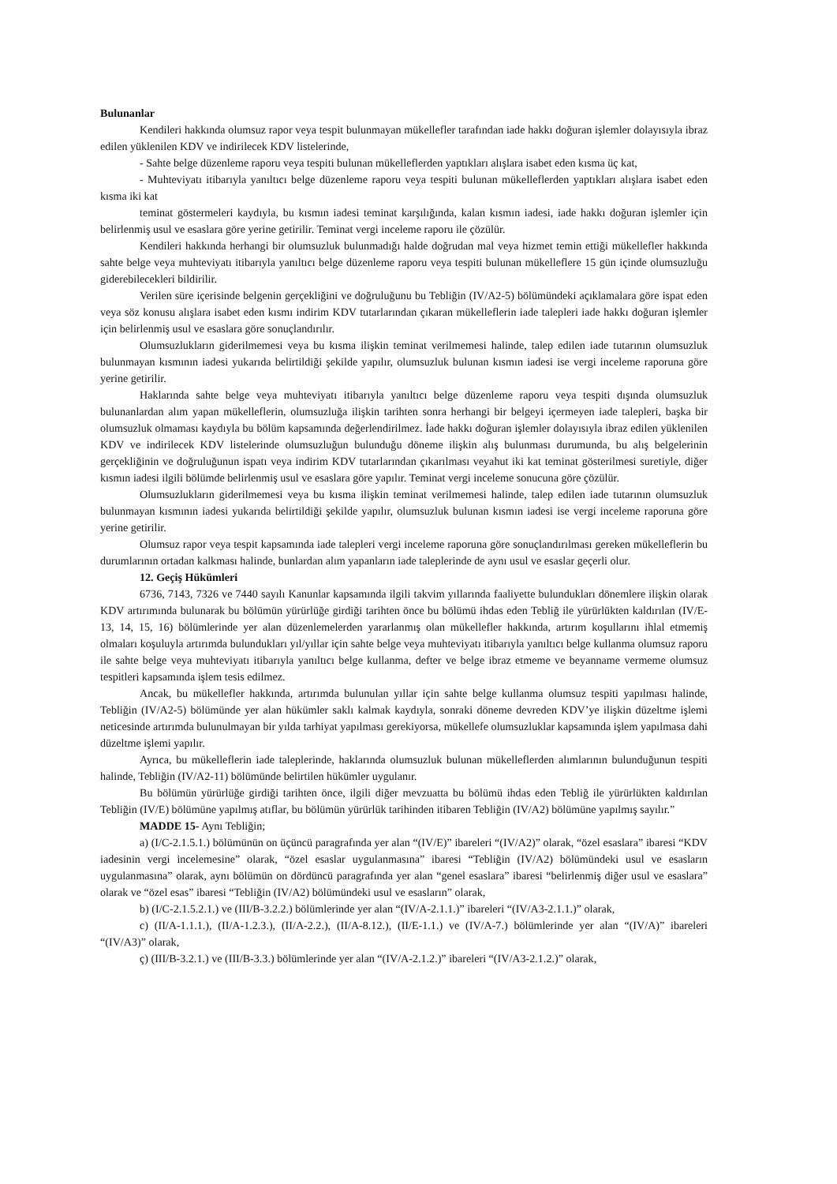Bulunanlar
Kendileri hakkında olumsuz rapor veya tespit bulunmayan mükellefler tarafından iade hakkı doğuran işlemler dolayısıyla ibraz edilen yüklenilen KDV ve indirilecek KDV listelerinde,
- Sahte belge düzenleme raporu veya tespiti bulunan mükelleflerden yaptıkları alışlara isabet eden kısma üç kat,
- Muhteviyatı itibarıyla yanıltıcı belge düzenleme raporu veya tespiti bulunan mükelleflerden yaptıkları alışlara isabet eden kısma iki kat
teminat göstermeleri kaydıyla, bu kısmın iadesi teminat karşılığında, kalan kısmın iadesi, iade hakkı doğuran işlemler için belirlenmiş usul ve esaslara göre yerine getirilir. Teminat vergi inceleme raporu ile çözülür.
Kendileri hakkında herhangi bir olumsuzluk bulunmadığı halde doğrudan mal veya hizmet temin ettiği mükellefler hakkında sahte belge veya muhteviyatı itibarıyla yanıltıcı belge düzenleme raporu veya tespiti bulunan mükelleflere 15 gün içinde olumsuzluğu giderebilecekleri bildirilir.
Verilen süre içerisinde belgenin gerçekliğini ve doğruluğunu bu Tebliğin (IV/A2-5) bölümündeki açıklamalara göre ispat eden veya söz konusu alışlara isabet eden kısmı indirim KDV tutarlarından çıkaran mükelleflerin iade talepleri iade hakkı doğuran işlemler için belirlenmiş usul ve esaslara göre sonuçlandırılır.
Olumsuzlukların giderilmemesi veya bu kısma ilişkin teminat verilmemesi halinde, talep edilen iade tutarının olumsuzluk bulunmayan kısmının iadesi yukarıda belirtildiği şekilde yapılır, olumsuzluk bulunan kısmın iadesi ise vergi inceleme raporuna göre yerine getirilir.
Haklarında sahte belge veya muhteviyatı itibarıyla yanıltıcı belge düzenleme raporu veya tespiti dışında olumsuzluk bulunanlardan alım yapan mükelleflerin, olumsuzluğa ilişkin tarihten sonra herhangi bir belgeyi içermeyen iade talepleri, başka bir olumsuzluk olmaması kaydıyla bu bölüm kapsamında değerlendirilmez. İade hakkı doğuran işlemler dolayısıyla ibraz edilen yüklenilen KDV ve indirilecek KDV listelerinde olumsuzluğun bulunduğu döneme ilişkin alış bulunması durumunda, bu alış belgelerinin gerçekliğinin ve doğruluğunun ispatı veya indirim KDV tutarlarından çıkarılması veyahut iki kat teminat gösterilmesi suretiyle, diğer kısmın iadesi ilgili bölümde belirlenmiş usul ve esaslara göre yapılır. Teminat vergi inceleme sonucuna göre çözülür.
Olumsuzlukların giderilmemesi veya bu kısma ilişkin teminat verilmemesi halinde, talep edilen iade tutarının olumsuzluk bulunmayan kısmının iadesi yukarıda belirtildiği şekilde yapılır, olumsuzluk bulunan kısmın iadesi ise vergi inceleme raporuna göre yerine getirilir.
Olumsuz rapor veya tespit kapsamında iade talepleri vergi inceleme raporuna göre sonuçlandırılması gereken mükelleflerin bu durumlarının ortadan kalkması halinde, bunlardan alım yapanların iade taleplerinde de aynı usul ve esaslar geçerli olur.
12. Geçiş Hükümleri
6736, 7143, 7326 ve 7440 sayılı Kanunlar kapsamında ilgili takvim yıllarında faaliyette bulundukları dönemlere ilişkin olarak KDV artırımında bulunarak bu bölümün yürürlüğe girdiği tarihten önce bu bölümü ihdas eden Tebliğ ile yürürlükten kaldırılan (IV/E-13, 14, 15, 16) bölümlerinde yer alan düzenlemelerden yararlanmış olan mükellefler hakkında, artırım koşullarını ihlal etmemiş olmaları koşuluyla artırımda bulundukları yıl/yıllar için sahte belge veya muhteviyatı itibarıyla yanıltıcı belge kullanma olumsuz raporu ile sahte belge veya muhteviyatı itibarıyla yanıltıcı belge kullanma, defter ve belge ibraz etmeme ve beyanname vermeme olumsuz tespitleri kapsamında işlem tesis edilmez.
Ancak, bu mükellefler hakkında, artırımda bulunulan yıllar için sahte belge kullanma olumsuz tespiti yapılması halinde, Tebliğin (IV/A2-5) bölümünde yer alan hükümler saklı kalmak kaydıyla, sonraki döneme devreden KDV’ye ilişkin düzeltme işlemi neticesinde artırımda bulunulmayan bir yılda tarhiyat yapılması gerekiyorsa, mükellefe olumsuzluklar kapsamında işlem yapılmasa dahi düzeltme işlemi yapılır.
Ayrıca, bu mükelleflerin iade taleplerinde, haklarında olumsuzluk bulunan mükelleflerden alımlarının bulunduğunun tespiti halinde, Tebliğin (IV/A2-11) bölümünde belirtilen hükümler uygulanır.
Bu bölümün yürürlüğe girdiği tarihten önce, ilgili diğer mevzuatta bu bölümü ihdas eden Tebliğ ile yürürlükten kaldırılan Tebliğin (IV/E) bölümüne yapılmış atıflar, bu bölümün yürürlük tarihinden itibaren Tebliğin (IV/A2) bölümüne yapılmış sayılır.”
MADDE 15- Aynı Tebliğin;
a) (I/C-2.1.5.1.) bölümünün on üçüncü paragrafında yer alan “(IV/E)” ibareleri “(IV/A2)” olarak, “özel esaslara” ibaresi “KDV iadesinin vergi incelemesine” olarak, “özel esaslar uygulanmasına” ibaresi “Tebliğin (IV/A2) bölümündeki usul ve esasların uygulanmasına” olarak, aynı bölümün on dördüncü paragrafında yer alan “genel esaslara” ibaresi “belirlenmiş diğer usul ve esaslara” olarak ve “özel esas” ibaresi “Tebliğin (IV/A2) bölümündeki usul ve esasların” olarak,
b) (I/C-2.1.5.2.1.) ve (III/B-3.2.2.) bölümlerinde yer alan “(IV/A-2.1.1.)” ibareleri “(IV/A3-2.1.1.)” olarak,
c) (II/A-1.1.1.), (II/A-1.2.3.), (II/A-2.2.), (II/A-8.12.), (II/E-1.1.) ve (IV/A-7.) bölümlerinde yer alan “(IV/A)” ibareleri “(IV/A3)” olarak,
ç) (III/B-3.2.1.) ve (III/B-3.3.) bölümlerinde yer alan “(IV/A-2.1.2.)” ibareleri “(IV/A3-2.1.2.)” olarak,